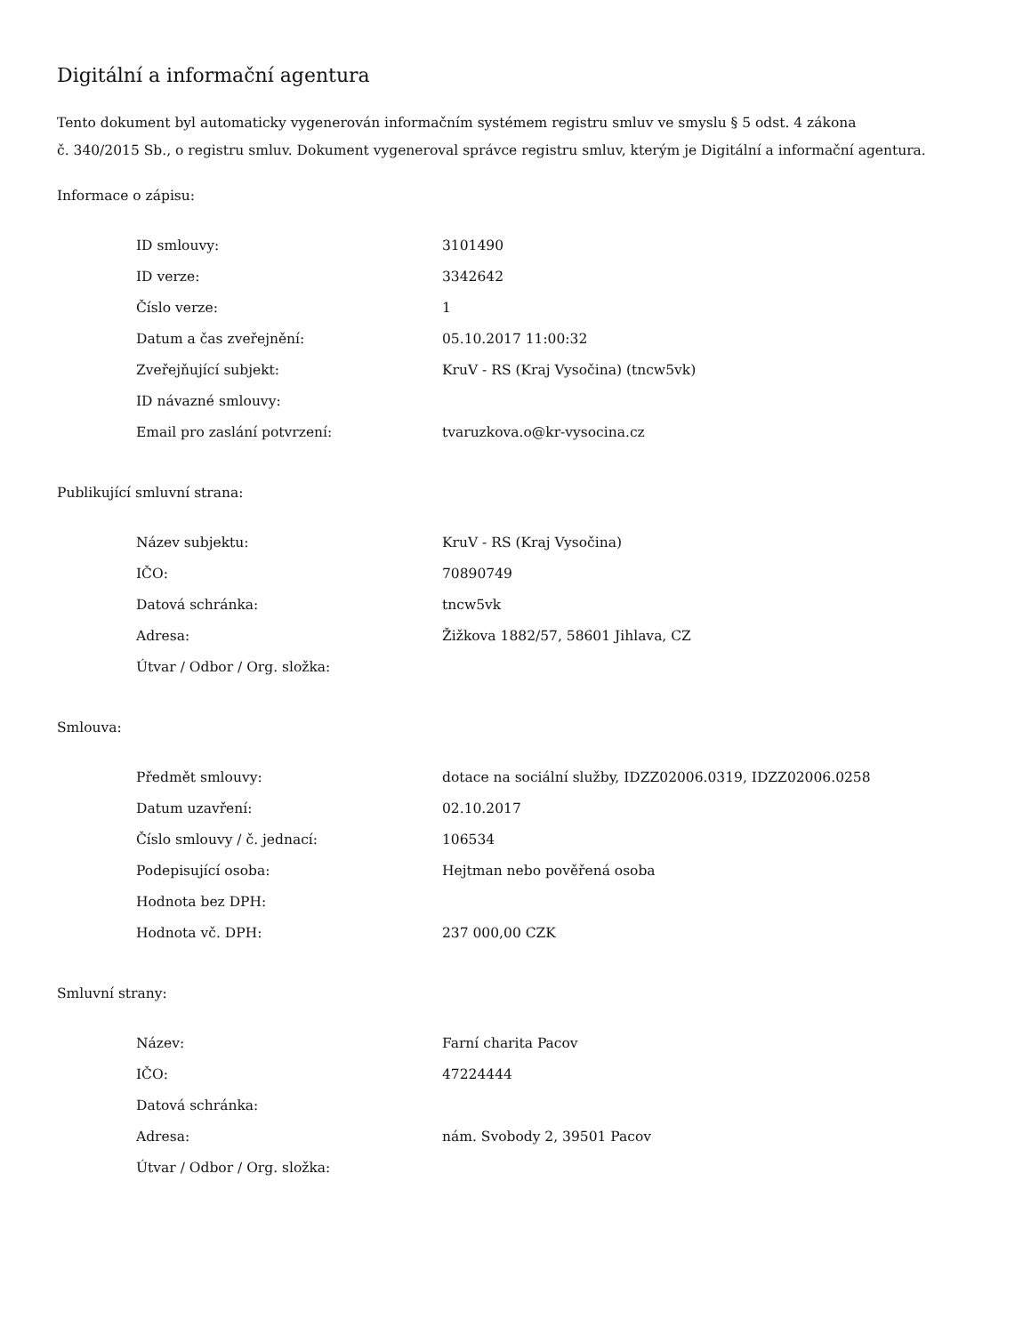Digitální a informační agentura
Tento dokument byl automaticky vygenerován informačním systémem registru smluv ve smyslu § 5 odst. 4 zákona
č. 340/2015 Sb., o registru smluv. Dokument vygeneroval správce registru smluv, kterým je Digitální a informační agentura.
Informace o zápisu:
| ID smlouvy: | 3101490 |
| ID verze: | 3342642 |
| Číslo verze: | 1 |
| Datum a čas zveřejnění: | 05.10.2017 11:00:32 |
| Zveřejňující subjekt: | KruV - RS (Kraj Vysočina) (tncw5vk) |
| ID návazné smlouvy: | |
| Email pro zaslání potvrzení: | tvaruzkova.o@kr-vysocina.cz |
Publikující smluvní strana:
| Název subjektu: | KruV - RS (Kraj Vysočina) |
| IČO: | 70890749 |
| Datová schránka: | tncw5vk |
| Adresa: | Žižkova 1882/57, 58601 Jihlava, CZ |
| Útvar / Odbor / Org. složka: | |
Smlouva:
| Předmět smlouvy: | dotace na sociální služby, IDZZ02006.0319, IDZZ02006.0258 |
| Datum uzavření: | 02.10.2017 |
| Číslo smlouvy / č. jednací: | 106534 |
| Podepisující osoba: | Hejtman nebo pověřená osoba |
| Hodnota bez DPH: | |
| Hodnota vč. DPH: | 237 000,00 CZK |
Smluvní strany:
| Název: | Farní charita Pacov |
| IČO: | 47224444 |
| Datová schránka: | |
| Adresa: | nám. Svobody 2, 39501 Pacov |
| Útvar / Odbor / Org. složka: | |